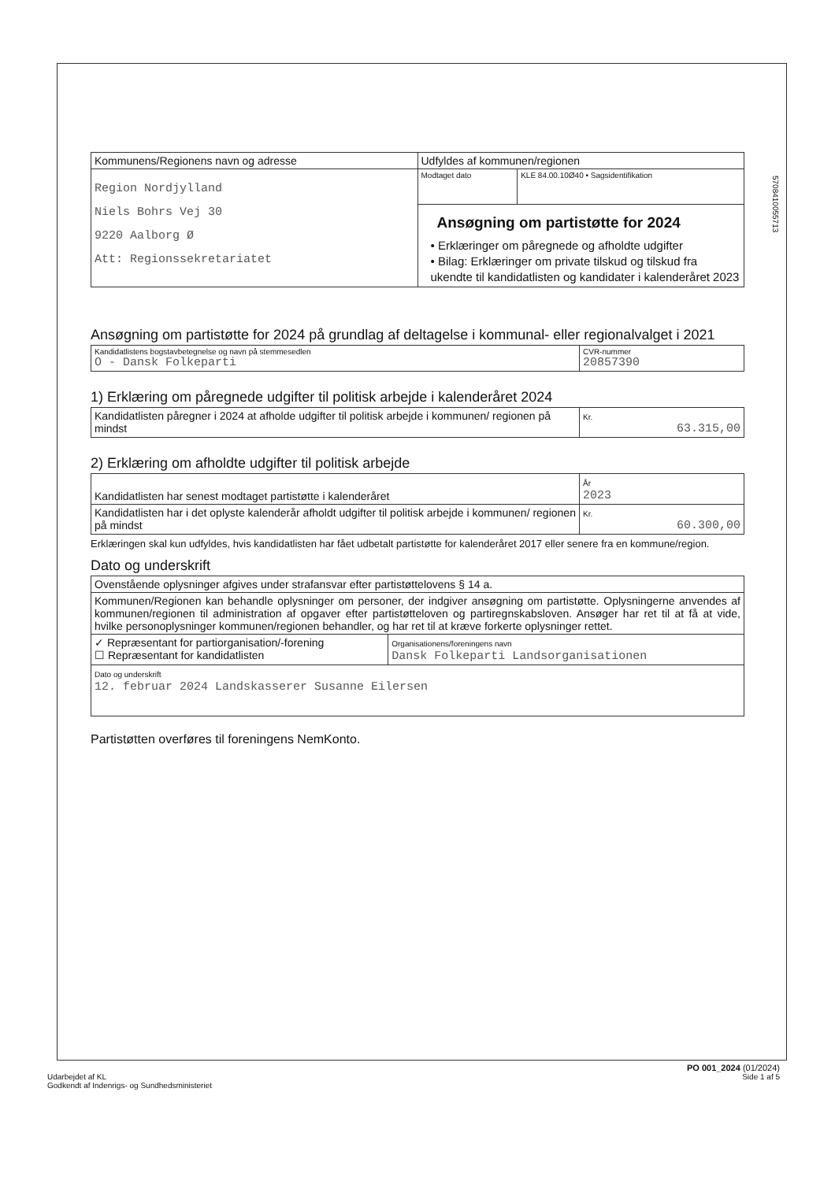| Kommunens/Regionens navn og adresse | Udfyldes af kommunen/regionen | |
| Region Nordjylland Niels Bohrs Vej 30 9220 Aalborg Ø Att: Regionssekretariatet | Modtaget dato | KLE 84.00.10Ø40 • Sagsidentifikation |
| | Ansøgning om partistøtte for 2024 • Erklæringer om påregnede og afholdte udgifter • Bilag: Erklæringer om private tilskud og tilskud fra ukendte til kandidatlisten og kandidater i kalenderåret 2023 | |
5708410055713
Ansøgning om partistøtte for 2024 på grundlag af deltagelse i kommunal- eller regionalvalget i 2021
| Kandidatlistens bogstavbetegnelse og navn på stemmesedlen O - Dansk Folkeparti | CVR-nummer 20857390 |
1) Erklæring om påregnede udgifter til politisk arbejde i kalenderåret 2024
| Kandidatlisten påregner i 2024 at afholde udgifter til politisk arbejde i kommunen/ regionen på mindst | Kr. 63.315,00 |
2) Erklæring om afholdte udgifter til politisk arbejde
| Kandidatlisten har senest modtaget partistøtte i kalenderåret | År 2023 |
| Kandidatlisten har i det oplyste kalenderår afholdt udgifter til politisk arbejde i kommunen/ regionen på mindst | Kr. 60.300,00 |
Erklæringen skal kun udfyldes, hvis kandidatlisten har fået udbetalt partistøtte for kalenderåret 2017 eller senere fra en kommune/region.
Dato og underskrift
| Ovenstående oplysninger afgives under strafansvar efter partistøttelovens § 14 a. | |
| Kommunen/Regionen kan behandle oplysninger om personer, der indgiver ansøgning om partistøtte. Oplysningerne anvendes af kommunen/regionen til administration af opgaver efter partistøtteloven og partiregnskabsloven. Ansøger har ret til at få at vide, hvilke personoplysninger kommunen/regionen behandler, og har ret til at kræve forkerte oplysninger rettet. | |
| ✓ Repræsentant for partiorganisation/-forening ☐ Repræsentant for kandidatlisten | Organisationens/foreningens navn Dansk Folkeparti Landsorganisationen |
| Dato og underskrift 12. februar 2024 Landskasserer Susanne Eilersen | |
Partistøtten overføres til foreningens NemKonto.
PO 001_2024 (01/2024)
Udarbejdet af KL Side 1 af 5
Godkendt af Indenrigs- og Sundhedsministeriet